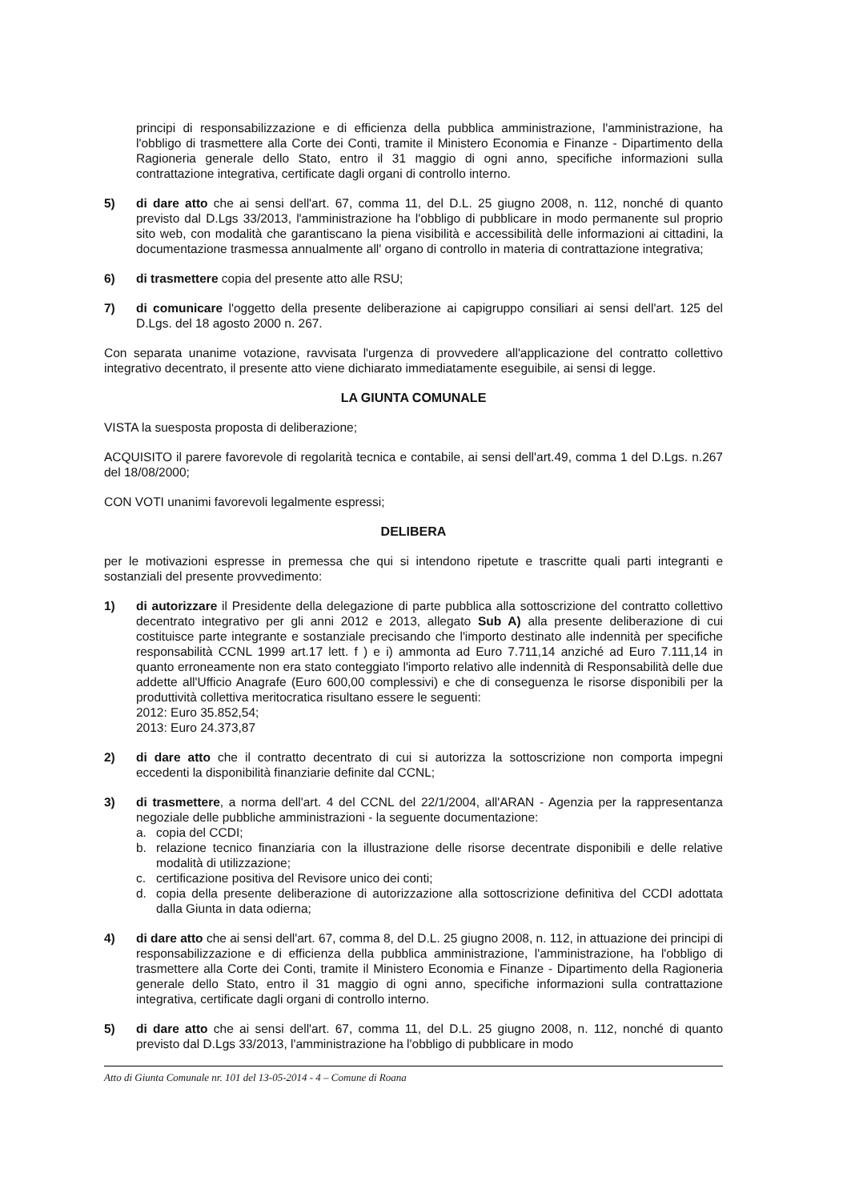principi di responsabilizzazione e di efficienza della pubblica amministrazione, l'amministrazione, ha l'obbligo di trasmettere alla Corte dei Conti, tramite il Ministero Economia e Finanze - Dipartimento della Ragioneria generale dello Stato, entro il 31 maggio di ogni anno, specifiche informazioni sulla contrattazione integrativa, certificate dagli organi di controllo interno.
5) di dare atto che ai sensi dell'art. 67, comma 11, del D.L. 25 giugno 2008, n. 112, nonché di quanto previsto dal D.Lgs 33/2013, l'amministrazione ha l'obbligo di pubblicare in modo permanente sul proprio sito web, con modalità che garantiscano la piena visibilità e accessibilità delle informazioni ai cittadini, la documentazione trasmessa annualmente all' organo di controllo in materia di contrattazione integrativa;
6) di trasmettere copia del presente atto alle RSU;
7) di comunicare l'oggetto della presente deliberazione ai capigruppo consiliari ai sensi dell'art. 125 del D.Lgs. del 18 agosto 2000 n. 267.
Con separata unanime votazione, ravvisata l'urgenza di provvedere all'applicazione del contratto collettivo integrativo decentrato, il presente atto viene dichiarato immediatamente eseguibile, ai sensi di legge.
LA GIUNTA COMUNALE
VISTA la suesposta proposta di deliberazione;
ACQUISITO il parere favorevole di regolarità tecnica e contabile, ai sensi dell'art.49, comma 1 del D.Lgs. n.267 del 18/08/2000;
CON VOTI unanimi favorevoli legalmente espressi;
DELIBERA
per le motivazioni espresse in premessa che qui si intendono ripetute e trascritte quali parti integranti e sostanziali del presente provvedimento:
1) di autorizzare il Presidente della delegazione di parte pubblica alla sottoscrizione del contratto collettivo decentrato integrativo per gli anni 2012 e 2013, allegato Sub A) alla presente deliberazione di cui costituisce parte integrante e sostanziale precisando che l'importo destinato alle indennità per specifiche responsabilità CCNL 1999 art.17 lett. f ) e i) ammonta ad Euro 7.711,14 anziché ad Euro 7.111,14 in quanto erroneamente non era stato conteggiato l'importo relativo alle indennità di Responsabilità delle due addette all'Ufficio Anagrafe (Euro 600,00 complessivi) e che di conseguenza le risorse disponibili per la produttività collettiva meritocratica risultano essere le seguenti:
2012: Euro 35.852,54;
2013: Euro 24.373,87
2) di dare atto che il contratto decentrato di cui si autorizza la sottoscrizione non comporta impegni eccedenti la disponibilità finanziarie definite dal CCNL;
3) di trasmettere, a norma dell'art. 4 del CCNL del 22/1/2004, all'ARAN - Agenzia per la rappresentanza negoziale delle pubbliche amministrazioni - la seguente documentazione:
a. copia del CCDI;
b. relazione tecnico finanziaria con la illustrazione delle risorse decentrate disponibili e delle relative modalità di utilizzazione;
c. certificazione positiva del Revisore unico dei conti;
d. copia della presente deliberazione di autorizzazione alla sottoscrizione definitiva del CCDI adottata dalla Giunta in data odierna;
4) di dare atto che ai sensi dell'art. 67, comma 8, del D.L. 25 giugno 2008, n. 112, in attuazione dei principi di responsabilizzazione e di efficienza della pubblica amministrazione, l'amministrazione, ha l'obbligo di trasmettere alla Corte dei Conti, tramite il Ministero Economia e Finanze - Dipartimento della Ragioneria generale dello Stato, entro il 31 maggio di ogni anno, specifiche informazioni sulla contrattazione integrativa, certificate dagli organi di controllo interno.
5) di dare atto che ai sensi dell'art. 67, comma 11, del D.L. 25 giugno 2008, n. 112, nonché di quanto previsto dal D.Lgs 33/2013, l'amministrazione ha l'obbligo di pubblicare in modo
Atto di Giunta Comunale nr. 101 del 13-05-2014 - 4 – Comune di Roana